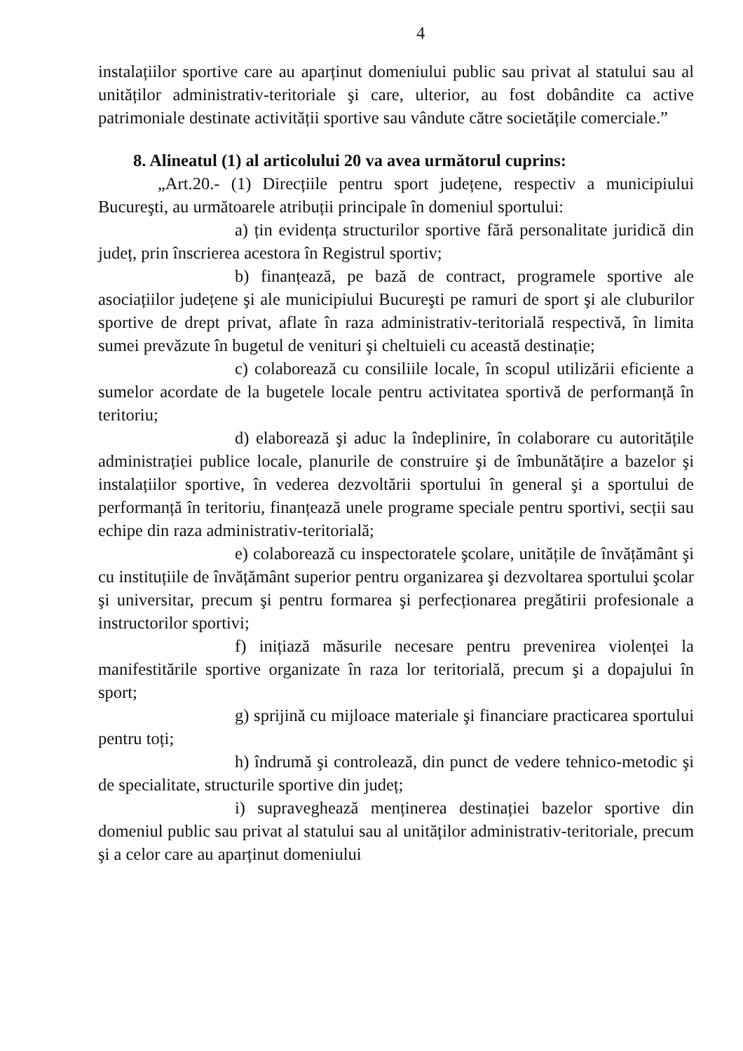4
instalațiilor sportive care au aparținut domeniului public sau privat al statului sau al unităților administrativ-teritoriale şi care, ulterior, au fost dobândite ca active patrimoniale destinate activității sportive sau vândute către societățile comerciale.”
8. Alineatul (1) al articolului 20 va avea următorul cuprins:
„Art.20.- (1) Direcțiile pentru sport județene, respectiv a municipiului Bucureşti, au următoarele atribuții principale în domeniul sportului:
a) țin evidența structurilor sportive fără personalitate juridică din județ, prin înscrierea acestora în Registrul sportiv;
b) finanțează, pe bază de contract, programele sportive ale asociațiilor județene şi ale municipiului Bucureşti pe ramuri de sport şi ale cluburilor sportive de drept privat, aflate în raza administrativ-teritorială respectivă, în limita sumei prevăzute în bugetul de venituri şi cheltuieli cu această destinație;
c) colaborează cu consiliile locale, în scopul utilizării eficiente a sumelor acordate de la bugetele locale pentru activitatea sportivă de performanță în teritoriu;
d) elaborează şi aduc la îndeplinire, în colaborare cu autoritățile administrației publice locale, planurile de construire şi de îmbunătățire a bazelor şi instalațiilor sportive, în vederea dezvoltării sportului în general şi a sportului de performanță în teritoriu, finanțează unele programe speciale pentru sportivi, secții sau echipe din raza administrativ-teritorială;
e) colaborează cu inspectoratele şcolare, unitățile de învățământ şi cu instituțiile de învățământ superior pentru organizarea şi dezvoltarea sportului şcolar şi universitar, precum şi pentru formarea şi perfecționarea pregătirii profesionale a instructorilor sportivi;
f) inițiază măsurile necesare pentru prevenirea violenței la manifestitările sportive organizate în raza lor teritorială, precum şi a dopajului în sport;
g) sprijină cu mijloace materiale şi financiare practicarea sportului pentru toți;
h) îndrumă şi controlează, din punct de vedere tehnico-metodic şi de specialitate, structurile sportive din județ;
i) supraveghează menținerea destinației bazelor sportive din domeniul public sau privat al statului sau al unităților administrativ-teritoriale, precum şi a celor care au aparținut domeniului